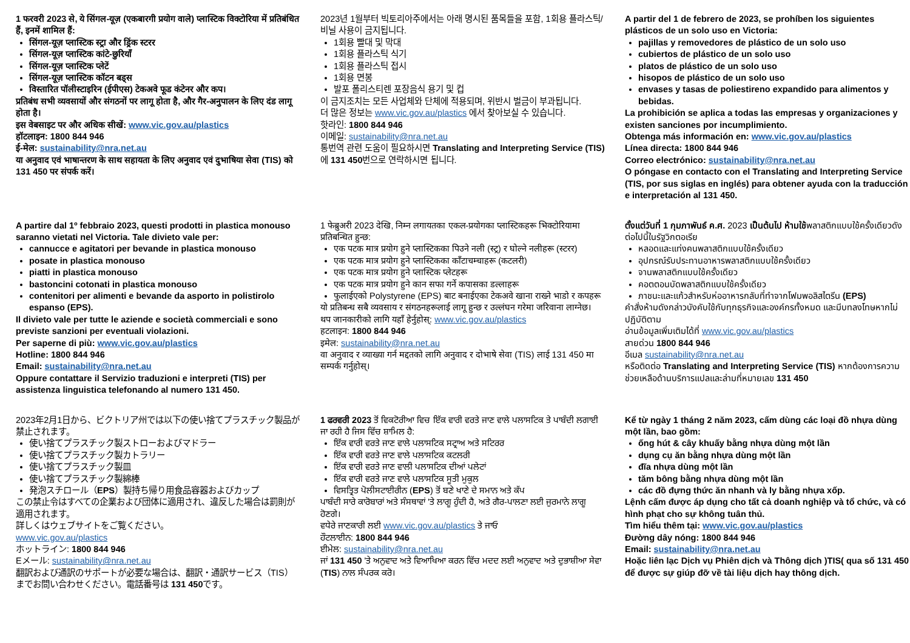1 फरवरी 2023 से, ये सिंगल-यूज़ (एकबारगी प्रयोग वाले) प्लास्टिक विक्टोरिया में प्रतिबंधित हैं, इनमें शामिल हैं:
सिंगल-यूज़ प्लास्टिक स्ट्रा और ड्रिंक स्टरर
सिंगल-यूज़ प्लास्टिक कांटे-छुरियाँ
सिंगल-यूज़ प्लास्टिक प्लेटें
सिंगल-यूज़ प्लास्टिक कॉटन बड्स
विस्तारित पॉलीस्टाइरिन (ईपीएस) टेकअवे फूड कंटेनर और कप।
प्रतिबंध सभी व्यवसायों और संगठनों पर लागू होता है, और गैर-अनुपालन के लिए दंड लागू होता है।
इस वेबसाइट पर और अधिक सीखें: www.vic.gov.au/plastics
हॉटलाइन: 1800 844 946
ई-मेल: sustainability@nra.net.au
या अनुवाद एवं भाषान्तरण के साथ सहायता के लिए अनुवाद एवं दुभाषिया सेवा (TIS) को 131 450 पर संपर्क करें।
2023년 1월부터 빅토리아주에서는 아래 명시된 품목들을 포함, 1회용 플라스틱/비닐 사용이 금지됩니다.
1회용 빨대 및 막대
1회용 플라스틱 식기
1회용 플라스틱 접시
1회용 면봉
발포 폴리스티렌 포장음식 용기 및 컵
이 금지조치는 모든 사업체와 단체에 적용되며, 위반시 벌금이 부과됩니다.
더 많은 정보는 www.vic.gov.au/plastics 에서 찾아보실 수 있습니다.
핫라인: 1800 844 946
이메일: sustainability@nra.net.au
통번역 관련 도움이 필요하시면 Translating and Interpreting Service (TIS) 에 131 450번으로 연락하시면 됩니다.
A partir del 1 de febrero de 2023, se prohíben los siguientes plásticos de un solo uso en Victoria:
pajillas y removedores de plástico de un solo uso
cubiertos de plástico de un solo uso
platos de plástico de un solo uso
hisopos de plástico de un solo uso
envases y tasas de poliestireno expandido para alimentos y bebidas.
La prohibición se aplica a todas las empresas y organizaciones y existen sanciones por incumplimiento.
Obtenga más información en: www.vic.gov.au/plastics
Línea directa: 1800 844 946
Correo electrónico: sustainability@nra.net.au
O póngase en contacto con el Translating and Interpreting Service (TIS, por sus siglas en inglés) para obtener ayuda con la traducción e interpretación al 131 450.
A partire dal 1º febbraio 2023, questi prodotti in plastica monouso saranno vietati nel Victoria. Tale divieto vale per:
cannucce e agitatori per bevande in plastica monouso
posate in plastica monouso
piatti in plastica monouso
bastoncini cotonati in plastica monouso
contenitori per alimenti e bevande da asporto in polistirolo espanso (EPS).
Il divieto vale per tutte le aziende e società commerciali e sono previste sanzioni per eventuali violazioni.
Per saperne di più: www.vic.gov.au/plastics
Hotline: 1800 844 946
Email: sustainability@nra.net.au
Oppure contattare il Servizio traduzioni e interpreti (TIS) per assistenza linguistica telefonando al numero 131 450.
1 फेब्रुअरी 2023 देखि, निम्न लगायतका एकल-प्रयोगका प्लास्टिकहरू भिक्टोरियामा प्रतिबन्धित हुन्छ:
एक पटक मात्र प्रयोग हुने प्लास्टिकका पिउने नली (स्ट्र) र घोल्ने नलीहरू (स्टरर)
एक पटक मात्र प्रयोग हुने प्लास्टिकका काँटाचम्चाहरू (कटलरी)
एक पटक मात्र प्रयोग हुने प्लास्टिक प्लेटहरू
एक पटक मात्र प्रयोग हुने कान सफा गर्ने कपासका डल्लाहरू
फुलाईएको Polystyrene (EPS) बाट बनाईएका टेकअवे खाना राख्ने भाडो र कपहरू
यो प्रतिबन्ध सबै व्यवसाय र संगठनहरूलाई लागू हुन्छ र उल्लंघन गरेमा जरिवाना लाग्नेछ।
थप जानकारीको लागि यहाँ हेर्नुहोस्: www.vic.gov.au/plastics
हटलाइन: 1800 844 946
इमेल: sustainability@nra.net.au
वा अनुवाद र व्याख्या गर्न मद्दतको लागि अनुवाद र दोभाषे सेवा (TIS) लाई 131 450 मा सम्पर्क गर्नुहोस्।
ตั้งแต่วันที่ 1 กุมภาพันธ์ ค.ศ. 2023 เป็นต้นไป ห้ามใช้พลาสติกแบบใช้ครั้งเดียวดังต่อไปนี้ในรัฐวิกตอเรีย
หลอดและแท่งคนพลาสติกแบบใช้ครั้งเดียว
อุปกรณ์รับประทานอาหารพลาสติกแบบใช้ครั้งเดียว
จานพลาสติกแบบใช้ครั้งเดียว
คอตตอนบัดพลาสติกแบบใช้ครั้งเดียว
ภาชนะและแก้วสำหรับห่ออาหารกลับที่ทำจากโฟมพอลิสไตรีน (EPS)
คำสั่งห้ามดังกล่าวบังคับใช้กับทุกธุรกิจและองค์กรทั้งหมด และมีบทลงโทษหากไม่ปฏิบัติตาม
อ่านข้อมูลเพิ่มเติมได้ที่ www.vic.gov.au/plastics
สายด่วน 1800 844 946
อีเมล sustainability@nra.net.au
หรือติดต่อ Translating and Interpreting Service (TIS) หากต้องการความช่วยเหลือด้านบริการแปลและล่ามที่หมายเลข 131 450
2023年2月1日から、ビクトリア州では以下の使い捨てプラスチック製品が禁止されます。
使い捨てプラスチック製ストローおよびマドラー
使い捨てプラスチック製カトラリー
使い捨てプラスチック製皿
使い捨てプラスチック製綿棒
発泡スチロール（EPS）製持ち帰り用食品容器およびカップ
この禁止令はすべての企業および団体に適用され、違反した場合は罰則が適用されます。
詳しくはウェブサイトをご覧ください。
www.vic.gov.au/plastics
ホットライン: 1800 844 946
Eメール: sustainability@nra.net.au
翻訳および通訳のサポートが必要な場合は、翻訳・通訳サービス（TIS）までお問い合わせください。電話番号は 131 450です。
1 ਫਰਵਰੀ 2023 ਤੋਂ ਵਿਕਟੋਰੀਆ ਵਿਚ ਇੱਕ ਵਾਰੀ ਵਰਤੇ ਜਾਣ ਵਾਲੇ ਪਲਾਸਟਿਕ ਤੇ ਪਾਬੰਦੀ ਲਗਾਈ ਜਾ ਰਹੀ ਹੈ ਜਿਸ ਵਿੱਚ ਸ਼ਾਮਿਲ ਹੈ:
ਇੱਕ ਵਾਰੀ ਵਰਤੇ ਜਾਣ ਵਾਲੇ ਪਲਾਸਟਿਕ ਸਟ੍ਰਾਅ ਅਤੇ ਸਟਿਰਰ
ਇੱਕ ਵਾਰੀ ਵਰਤੇ ਜਾਣ ਵਾਲੇ ਪਲਾਸਟਿਕ ਕਟਲਰੀ
ਇੱਕ ਵਾਰੀ ਵਰਤੇ ਜਾਣ ਵਾਲੀ ਪਲਾਸਟਿਕ ਦੀਆਂ ਪਲੇਟਾਂ
ਇੱਕ ਵਾਰੀ ਵਰਤੇ ਜਾਣ ਵਾਲੇ ਪਲਾਸਟਿਕ ਸੂਤੀ ਮੁਕੁਲ
ਵਿਸਤ੍ਰਿਤ ਪੋਲੀਸਟਾਈਰੀਨ (EPS) ਤੋਂ ਬਣੇ ਖਾਣੇ ਦੇ ਸਮਾਨ ਅਤੇ ਕੱਪ
ਪਾਬੰਦੀ ਸਾਰੇ ਕਾਰੋਬਾਰਾਂ ਅਤੇ ਸੰਸਥਾਵਾਂ 'ਤੇ ਲਾਗੂ ਹੁੰਦੀ ਹੈ, ਅਤੇ ਗੈਰ-ਪਾਲਣਾ ਲਈ ਜੁਰਮਾਨੇ ਲਾਗੂ ਹੋਣਗੇ।
ਵਧੇਰੇ ਜਾਣਕਾਰੀ ਲਈ www.vic.gov.au/plastics ਤੇ ਜਾਓ
ਹੌਟਲਾਈਨ: 1800 844 946
ਈਮੇਲ: sustainability@nra.net.au
ਜਾਂ 131 450 'ਤੇ ਅਨੁਵਾਦ ਅਤੇ ਵਿਆਖਿਆ ਕਰਨ ਵਿੱਚ ਮਦਦ ਲਈ ਅਨੁਵਾਦ ਅਤੇ ਦੁਭਾਸ਼ੀਆ ਸੇਵਾ (TIS) ਨਾਲ ਸੰਪਰਕ ਕਰੋ।
Kể từ ngày 1 tháng 2 năm 2023, cấm dùng các loại đồ nhựa dùng một lần, bao gồm:
ống hút & cây khuấy bằng nhựa dùng một lần
dụng cụ ăn bằng nhựa dùng một lần
đĩa nhựa dùng một lần
tăm bông bằng nhựa dùng một lần
các đồ đựng thức ăn nhanh và ly bằng nhựa xốp.
Lệnh cấm được áp dụng cho tất cả doanh nghiệp và tổ chức, và có hình phạt cho sự không tuân thủ.
Tìm hiểu thêm tại: www.vic.gov.au/plastics
Đường dây nóng: 1800 844 946
Email: sustainability@nra.net.au
Hoặc liên lạc Dịch vụ Phiên dịch và Thông dịch )TIS( qua số 131 450 để được sự giúp đỡ về tài liệu dịch hay thông dịch.